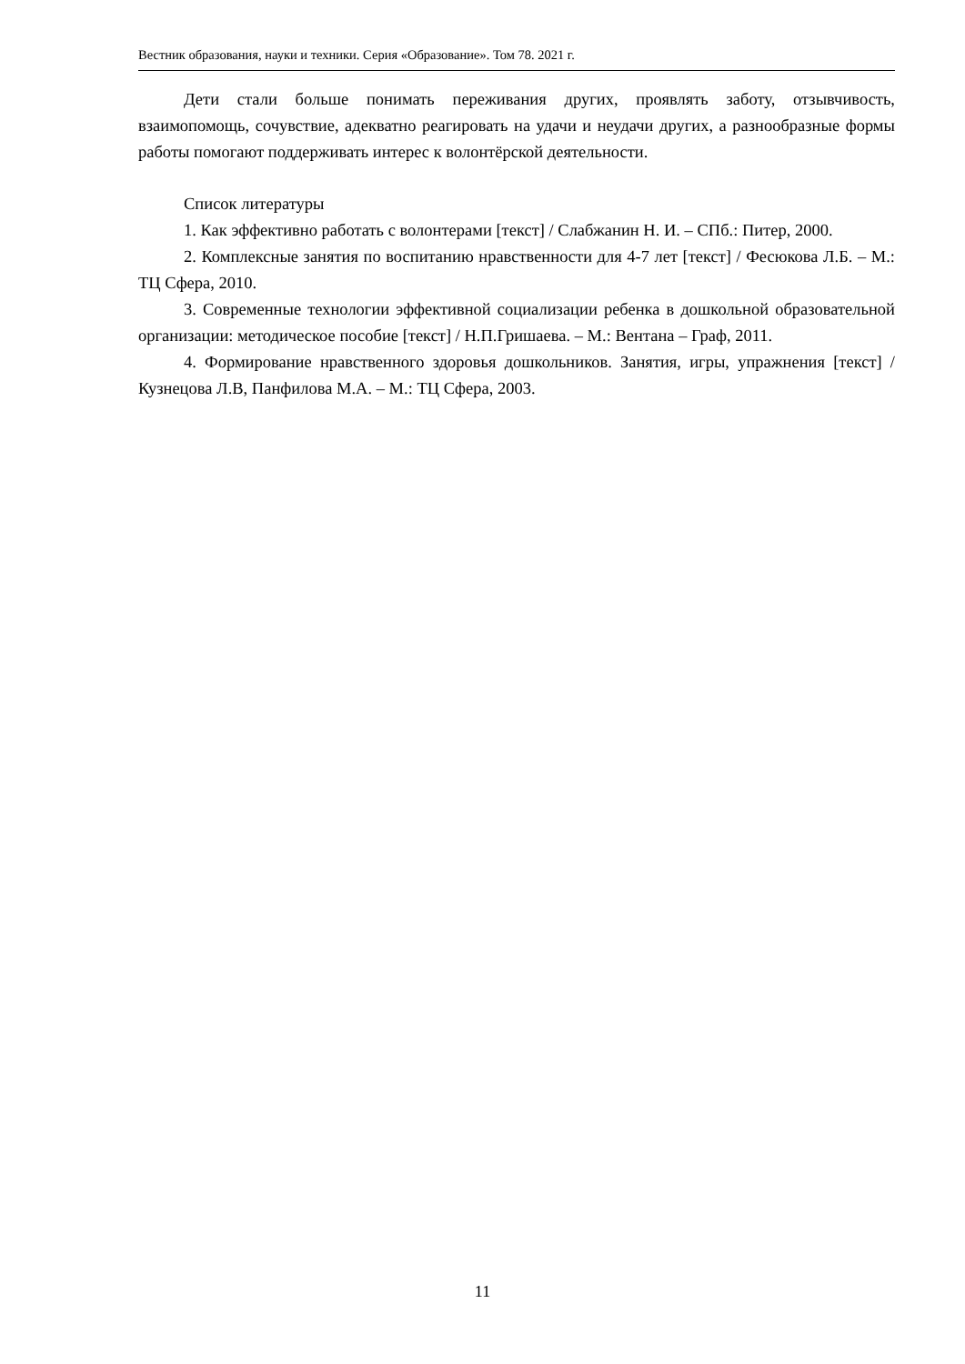Вестник образования, науки и техники. Серия «Образование». Том 78. 2021 г.
Дети стали больше понимать переживания других, проявлять заботу, отзывчивость, взаимопомощь, сочувствие, адекватно реагировать на удачи и неудачи других, а разнообразные формы работы помогают поддерживать интерес к волонтёрской деятельности.
Список литературы
1. Как эффективно работать с волонтерами [текст] / Слабжанин Н. И. – СПб.: Питер, 2000.
2. Комплексные занятия по воспитанию нравственности для 4-7 лет [текст] / Фесюкова Л.Б. – М.: ТЦ Сфера, 2010.
3. Современные технологии эффективной социализации ребенка в дошкольной образовательной организации: методическое пособие [текст] / Н.П.Гришаева. – М.: Вентана – Граф, 2011.
4. Формирование нравственного здоровья дошкольников. Занятия, игры, упражнения [текст] / Кузнецова Л.В, Панфилова М.А. – М.: ТЦ Сфера, 2003.
11